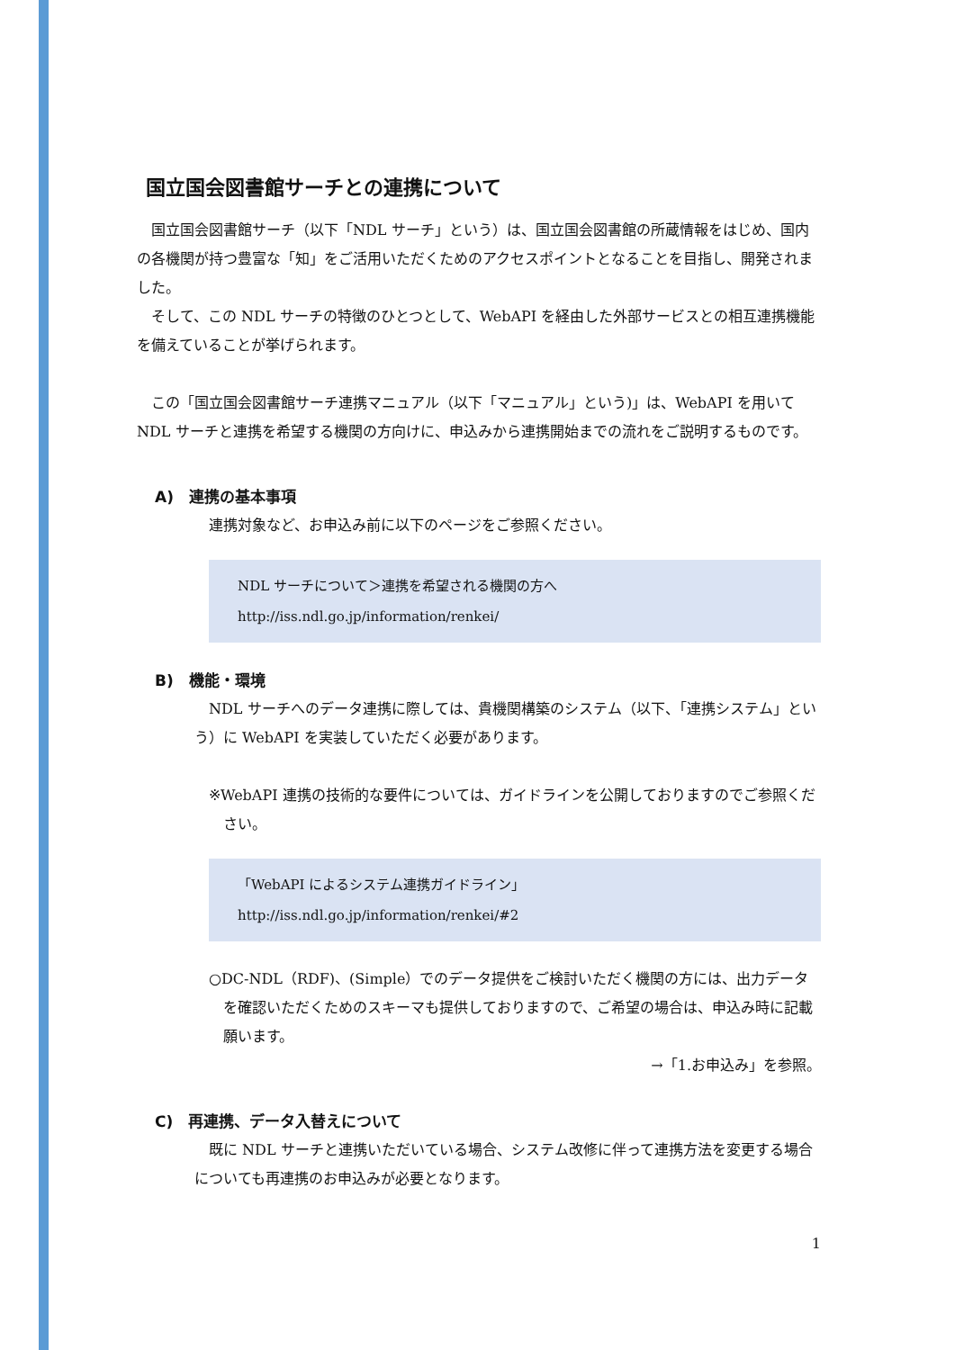国立国会図書館サーチとの連携について
　国立国会図書館サーチ（以下「NDL サーチ」という）は、国立国会図書館の所蔵情報をはじめ、国内の各機関が持つ豊富な「知」をご活用いただくためのアクセスポイントとなることを目指し、開発されました。
　そして、この NDL サーチの特徴のひとつとして、WebAPI を経由した外部サービスとの相互連携機能を備えていることが挙げられます。
　この「国立国会図書館サーチ連携マニュアル（以下「マニュアル」という)」は、WebAPI を用いて NDL サーチと連携を希望する機関の方向けに、申込みから連携開始までの流れをご説明するものです。
A)　連携の基本事項
　連携対象など、お申込み前に以下のページをご参照ください。
NDL サーチについて＞連携を希望される機関の方へ
http://iss.ndl.go.jp/information/renkei/
B)　機能・環境
　NDL サーチへのデータ連携に際しては、貴機関構築のシステム（以下、「連携システム」という）に WebAPI を実装していただく必要があります。
※WebAPI 連携の技術的な要件については、ガイドラインを公開しておりますのでご参照ください。
「WebAPI によるシステム連携ガイドライン」
http://iss.ndl.go.jp/information/renkei/#2
○DC-NDL（RDF)、(Simple）でのデータ提供をご検討いただく機関の方には、出力データを確認いただくためのスキーマも提供しておりますので、ご希望の場合は、申込み時に記載願います。
→「1.お申込み」を参照。
C)　再連携、データ入替えについて
　既に NDL サーチと連携いただいている場合、システム改修に伴って連携方法を変更する場合についても再連携のお申込みが必要となります。
1